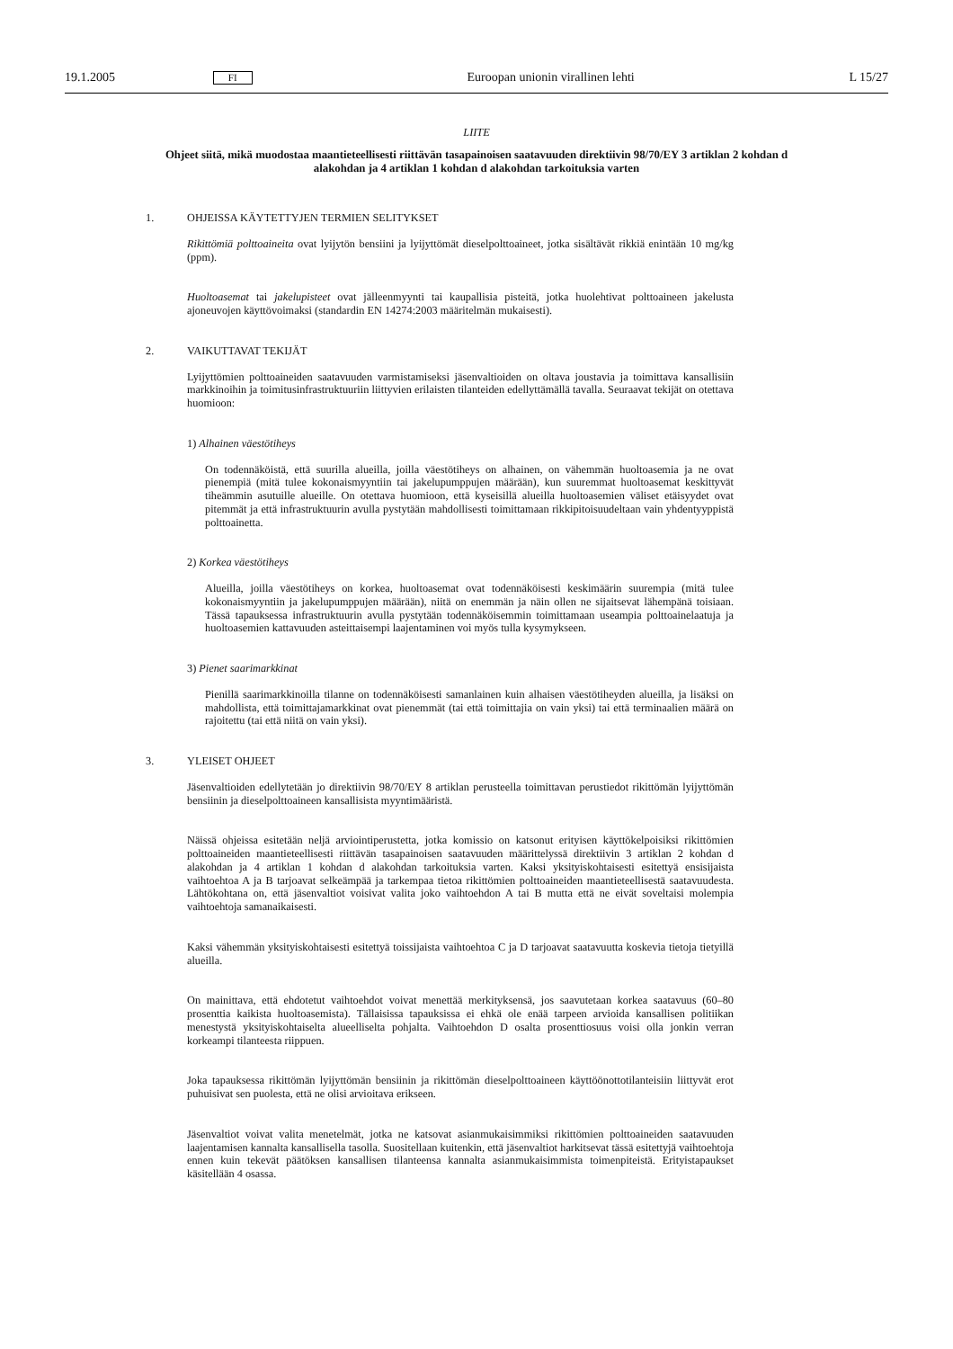19.1.2005 FI Euroopan unionin virallinen lehti L 15/27
LIITE
Ohjeet siitä, mikä muodostaa maantieteellisesti riittävän tasapainoisen saatavuuden direktiivin 98/70/EY 3 artiklan 2 kohdan d alakohdan ja 4 artiklan 1 kohdan d alakohdan tarkoituksia varten
1. OHJEISSA KÄYTETTYJEN TERMIEN SELITYKSET
Rikittömiä polttoaineita ovat lyijytön bensiini ja lyijyttömät dieselpolttoaineet, jotka sisältävät rikkiä enintään 10 mg/kg (ppm).
Huoltoasemat tai jakelupisteet ovat jälleenmyynti tai kaupallisia pisteitä, jotka huolehtivat polttoaineen jakelusta ajoneuvojen käyttövoimaksi (standardin EN 14274:2003 määritelmän mukaisesti).
2. VAIKUTTAVAT TEKIJÄT
Lyijyttömien polttoaineiden saatavuuden varmistamiseksi jäsenvaltioiden on oltava joustavia ja toimittava kansallisiin markkinoihin ja toimitusinfrastruktuuriin liittyvien erilaisten tilanteiden edellyttämällä tavalla. Seuraavat tekijät on otettava huomioon:
1) Alhainen väestötiheys
On todennäköistä, että suurilla alueilla, joilla väestötiheys on alhainen, on vähemmän huoltoasemia ja ne ovat pienempiä (mitä tulee kokonaismyyntiin tai jakelupumppujen määrään), kun suuremmat huoltoasemat keskittyvät tiheämmin asutuille alueille. On otettava huomioon, että kyseisillä alueilla huoltoasemien väliset etäisyydet ovat pitemmät ja että infrastruktuurin avulla pystytään mahdollisesti toimittamaan rikkipitoisuudeltaan vain yhdentyyppistä polttoainetta.
2) Korkea väestötiheys
Alueilla, joilla väestötiheys on korkea, huoltoasemat ovat todennäköisesti keskimäärin suurempia (mitä tulee kokonaismyyntiin ja jakelupumppujen määrään), niitä on enemmän ja näin ollen ne sijaitsevat lähempänä toisiaan. Tässä tapauksessa infrastruktuurin avulla pystytään todennäköisemmin toimittamaan useampia polttoainelaatuja ja huoltoasemien kattavuuden asteittaisempi laajentaminen voi myös tulla kysymykseen.
3) Pienet saarimarkkinat
Pienillä saarimarkkinoilla tilanne on todennäköisesti samanlainen kuin alhaisen väestötiheyden alueilla, ja lisäksi on mahdollista, että toimittajamarkkinat ovat pienemmät (tai että toimittajia on vain yksi) tai että terminaalien määrä on rajoitettu (tai että niitä on vain yksi).
3. YLEISET OHJEET
Jäsenvaltioiden edellytetään jo direktiivin 98/70/EY 8 artiklan perusteella toimittavan perustiedot rikittömän lyijyttömän bensiinin ja dieselpolttoaineen kansallisista myyntimääristä.
Näissä ohjeissa esitetään neljä arviointiperustetta, jotka komissio on katsonut erityisen käyttökelpoisiksi rikittömien polttoaineiden maantieteellisesti riittävän tasapainoisen saatavuuden määrittelyssä direktiivin 3 artiklan 2 kohdan d alakohdan ja 4 artiklan 1 kohdan d alakohdan tarkoituksia varten. Kaksi yksityiskohtaisesti esitettyä ensisijaista vaihtoehtoa A ja B tarjoavat selkeämpää ja tarkempaa tietoa rikittömien polttoaineiden maantieteellisestä saatavuudesta. Lähtökohtana on, että jäsenvaltiot voisivat valita joko vaihtoehdon A tai B mutta että ne eivät soveltaisi molempia vaihtoehtoja samanaikaisesti.
Kaksi vähemmän yksityiskohtaisesti esitettyä toissijaista vaihtoehtoa C ja D tarjoavat saatavuutta koskevia tietoja tietyillä alueilla.
On mainittava, että ehdotetut vaihtoehdot voivat menettää merkityksensä, jos saavutetaan korkea saatavuus (60–80 prosenttia kaikista huoltoasemista). Tällaisissa tapauksissa ei ehkä ole enää tarpeen arvioida kansallisen politiikan menestystä yksityiskohtaiselta alueelliselta pohjalta. Vaihtoehdon D osalta prosenttiosuus voisi olla jonkin verran korkeampi tilanteesta riippuen.
Joka tapauksessa rikittömän lyijyttömän bensiinin ja rikittömän dieselpolttoaineen käyttöönottotilanteisiin liittyvät erot puhuisivat sen puolesta, että ne olisi arvioitava erikseen.
Jäsenvaltiot voivat valita menetelmät, jotka ne katsovat asianmukaisimmiksi rikittömien polttoaineiden saatavuuden laajentamisen kannalta kansallisella tasolla. Suositellaan kuitenkin, että jäsenvaltiot harkitsevat tässä esitettyjä vaihtoehtoja ennen kuin tekevät päätöksen kansallisen tilanteensa kannalta asianmukaisimmista toimenpiteistä. Erityistapaukset käsitellään 4 osassa.